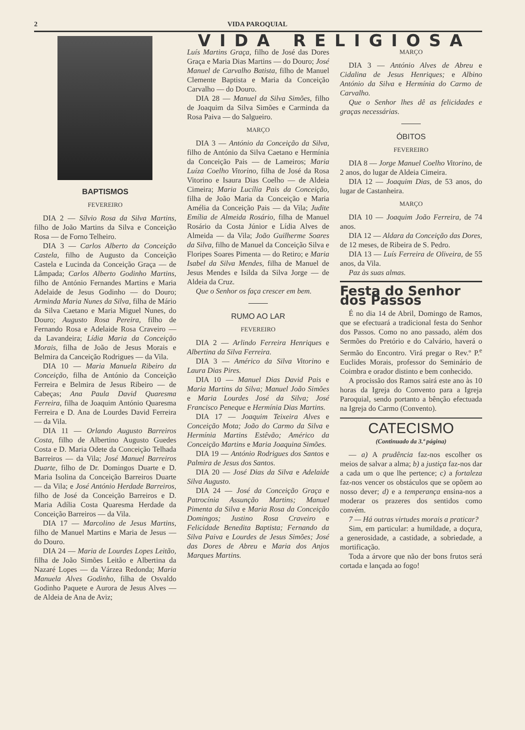2 VIDA PAROQUIAL
BAPTISMOS
FEVEREIRO
DIA 2 — Sílvio Rosa da Silva Martins, filho de João Martins da Silva e Conceição Rosa — de Forno Telheiro.
DIA 3 — Carlos Alberto da Conceição Castela, filho de Augusto da Conceição Castela e Lucinda da Conceição Graça — de Lâmpada; Carlos Alberto Godinho Martins, filho de António Fernandes Martins e Maria Adelaide de Jesus Godinho — do Douro; Arminda Maria Nunes da Silva, filha de Mário da Silva Caetano e Maria Miguel Nunes, do Douro; Augusto Rosa Pereira, filho de Fernando Rosa e Adelaide Rosa Craveiro — da Lavandeira; Lídia Maria da Conceição Morais, filha de João de Jesus Morais e Belmira da Canceição Rodrigues — da Vila.
DIA 10 — Maria Manuela Ribeiro da Conceição, filha de António da Conceição Ferreira e Belmira de Jesus Ribeiro — de Cabeças; Ana Paula David Quaresma Ferreira, filha de Joaquim António Quaresma Ferreira e D. Ana de Lourdes David Ferreira — da Vila.
DIA 11 — Orlando Augusto Barreiros Costa, filho de Albertino Augusto Guedes Costa e D. Maria Odete da Conceição Telhada Barreiros — da Vila; José Manuel Barreiros Duarte, filho de Dr. Domingos Duarte e D. Maria Isolina da Conceição Barreiros Duarte — da Vila; e José António Herdade Barreiros, filho de José da Conceição Barreiros e D. Maria Adília Costa Quaresma Herdade da Conceição Barreiros — da Vila.
DIA 17 — Marcolino de Jesus Martins, filho de Manuel Martins e Maria de Jesus — do Douro.
DIA 24 — Maria de Lourdes Lopes Leitão, filha de João Simões Leitão e Albertina da Nazaré Lopes — da Várzea Redonda; Maria Manuela Alves Godinho, filha de Osvaldo Godinho Paquete e Aurora de Jesus Alves — de Aldeia de Ana de Aviz;
VIDA RELIGIOSA
Luís Martins Graça, filho de José das Dores Graça e Maria Dias Martins — do Douro; José Manuel de Carvalho Batista, filho de Manuel Clemente Baptista e Maria da Conceição Carvalho — do Douro.
DIA 28 — Manuel da Silva Simões, filho de Joaquim da Silva Simões e Carminda da Rosa Paiva — do Salgueiro.
MARÇO
DIA 3 — António da Conceição da Silva, filho de António da Silva Caetano e Hermínia da Conceição Pais — de Lameiros; Maria Luíza Coelho Vitorino, filha de José da Rosa Vitorino e Isaura Dias Coelho — de Aldeia Cimeira; Maria Lucília Pais da Conceição, filha de João Maria da Conceição e Maria Amélia da Conceição Pais — da Vila; Judite Emília de Almeida Rosário, filha de Manuel Rosário da Costa Júnior e Lídia Alves de Almeida — da Vila; João Guilherme Soares da Silva, filho de Manuel da Conceição Silva e Floripes Soares Pimenta — do Retiro; e Maria Isabel da Silva Mendes, filha de Manuel de Jesus Mendes e Isilda da Silva Jorge — de Aldeia da Cruz.
Que o Senhor os faça crescer em bem.
RUMO AO LAR
FEVEREIRO
DIA 2 — Arlindo Ferreira Henriques e Albertina da Silva Ferreira.
DIA 3 — Américo da Silva Vitorino e Laura Dias Pires.
DIA 10 — Manuel Dias David Pais e Maria Martins da Silva; Manuel João Simões e Maria Lourdes José da Silva; José Francisco Peneque e Hermínia Dias Martins.
DIA 17 — Joaquim Teixeira Alves e Conceição Mota; João do Carmo da Silva e Hermínia Martins Estêvão; Américo da Conceição Martins e Maria Joaquina Simões.
DIA 19 — António Rodrigues dos Santos e Palmira de Jesus dos Santos.
DIA 20 — José Dias da Silva e Adelaide Silva Augusto.
DIA 24 — José da Conceição Graça e Patrocínia Assunção Martins; Manuel Pimenta da Silva e Maria Rosa da Conceição Domingos; Justino Rosa Craveiro e Felicidade Benedita Baptista; Fernando da Silva Paiva e Lourdes de Jesus Simões; José das Dores de Abreu e Maria dos Anjos Marques Martins.
MARÇO
DIA 3 — António Alves de Abreu e Cidalina de Jesus Henriques; e Albino António da Silva e Hermínia do Carmo de Carvalho.
Que o Senhor lhes dê as felicidades e graças necessárias.
ÓBITOS
FEVEREIRO
DIA 8 — Jorge Manuel Coelho Vitorino, de 2 anos, do lugar de Aldeia Cimeira.
DIA 12 — Joaquim Dias, de 53 anos, do lugar de Castanheira.
MARÇO
DIA 10 — Joaquim João Ferreira, de 74 anos.
DIA 12 — Aldara da Conceição das Dores, de 12 meses, de Ribeira de S. Pedro.
DIA 13 — Luís Ferreira de Oliveira, de 55 anos, da Vila.
Paz às suas almas.
Festa do Senhor dos Passos
É no dia 14 de Abril, Domingo de Ramos, que se efectuará a tradicional festa do Senhor dos Passos. Como no ano passado, além dos Sermões do Pretório e do Calvário, haverá o Sermão do Encontro. Virá pregar o Rev.º P.<sup>e</sup> Euclides Morais, professor do Seminário de Coimbra e orador distinto e bem conhecido.
A procissão dos Ramos sairá este ano às 10 horas da Igreja do Convento para a Igreja Paroquial, sendo portanto a bênção efectuada na Igreja do Carmo (Convento).
CATECISMO
(Continuado da 3.ª página)
— a) A prudência faz-nos escolher os meios de salvar a alma; b) a justiça faz-nos dar a cada um o que lhe pertence; c) a fortaleza faz-nos vencer os obstáculos que se opõem ao nosso dever; d) e a temperança ensina-nos a moderar os prazeres dos sentidos como convém.
7 — Há outras virtudes morais a praticar?
Sim, em particular: a humildade, a doçura, a generosidade, a castidade, a sobriedade, a mortificação.
Toda a árvore que não der bons frutos será cortada e lançada ao fogo!